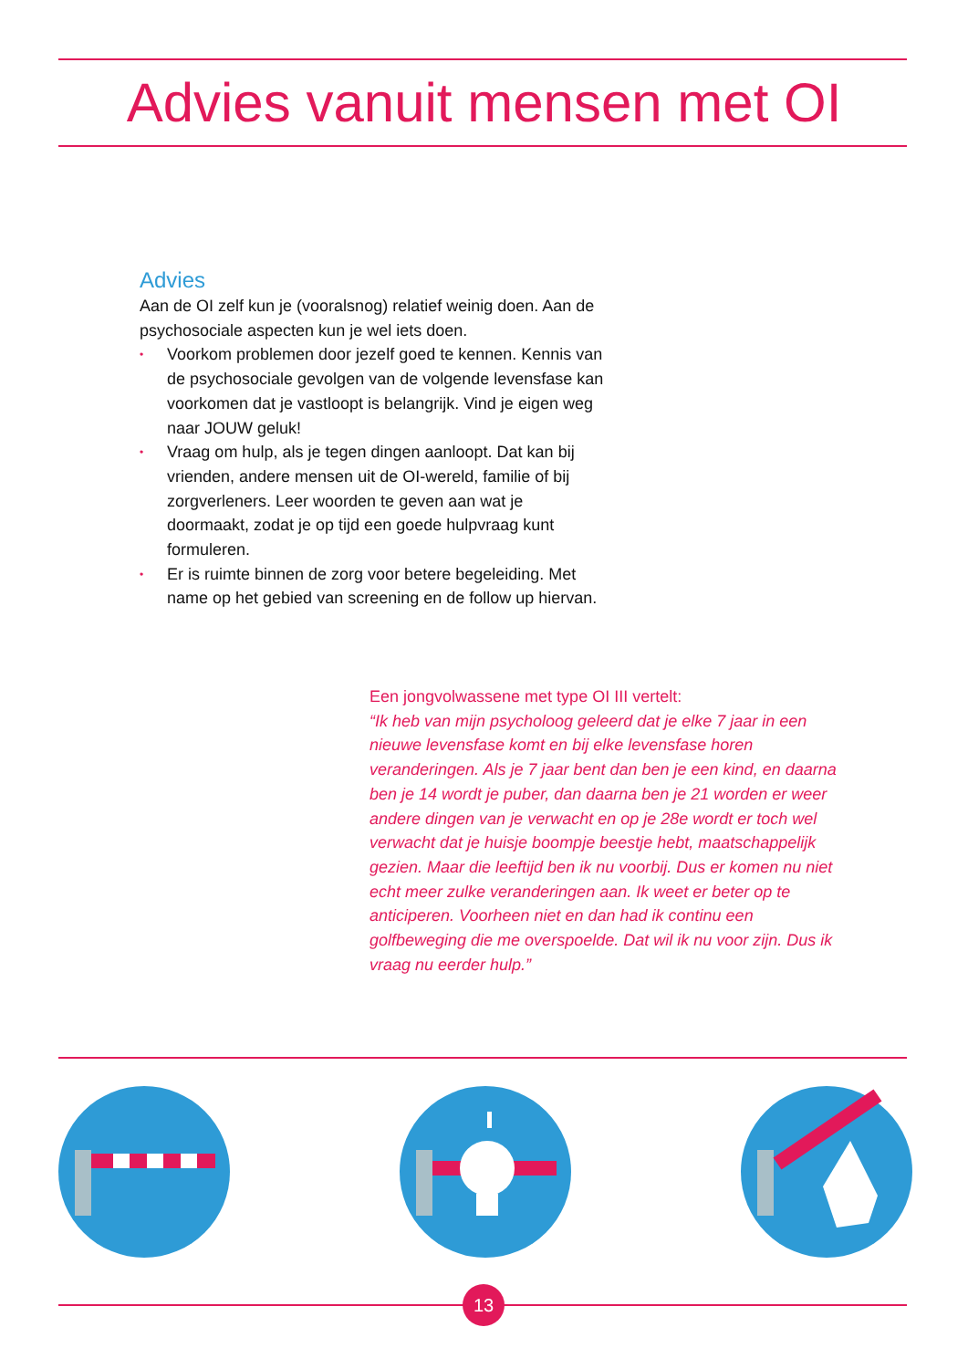Advies vanuit mensen met OI
Advies
Aan de OI zelf kun je (vooralsnog) relatief weinig doen. Aan de psychosociale aspecten kun je wel iets doen.
• Voorkom problemen door jezelf goed te kennen. Kennis van de psychosociale gevolgen van de volgende levensfase kan voorkomen dat je vastloopt is belangrijk. Vind je eigen weg naar JOUW geluk!
• Vraag om hulp, als je tegen dingen aanloopt. Dat kan bij vrienden, andere mensen uit de OI-wereld, familie of bij zorgverleners. Leer woorden te geven aan wat je doormaakt, zodat je op tijd een goede hulpvraag kunt formuleren.
• Er is ruimte binnen de zorg voor betere begeleiding. Met name op het gebied van screening en de follow up hiervan.
Een jongvolwassene met type OI III vertelt:
“Ik heb van mijn psycholoog geleerd dat je elke 7 jaar in een nieuwe levensfase komt en bij elke levensfase horen veranderingen. Als je 7 jaar bent dan ben je een kind, en daarna ben je 14 wordt je puber, dan daarna ben je 21 worden er weer andere dingen van je verwacht en op je 28e wordt er toch wel verwacht dat je huisje boompje beestje hebt, maatschappelijk gezien. Maar die leeftijd ben ik nu voorbij. Dus er komen nu niet echt meer zulke veranderingen aan. Ik weet er beter op te anticiperen. Voorheen niet en dan had ik continu een golfbeweging die me overspoelde. Dat wil ik nu voor zijn. Dus ik vraag nu eerder hulp.”
13